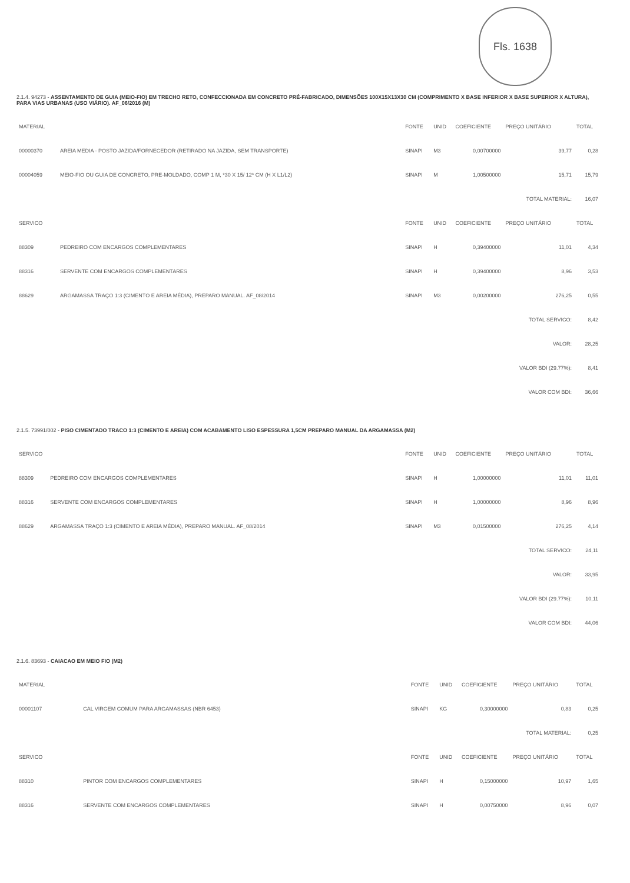Fls. 1638
2.1.4. 94273 - ASSENTAMENTO DE GUIA (MEIO-FIO) EM TRECHO RETO, CONFECCIONADA EM CONCRETO PRÉ-FABRICADO, DIMENSÕES 100X15X13X30 CM (COMPRIMENTO X BASE INFERIOR X BASE SUPERIOR X ALTURA), PARA VIAS URBANAS (USO VIÁRIO). AF_06/2016 (M)
| MATERIAL | | FONTE | UNID | COEFICIENTE | PREÇO UNITÁRIO | TOTAL |
| --- | --- | --- | --- | --- | --- | --- |
| 00000370 | AREIA MEDIA - POSTO JAZIDA/FORNECEDOR (RETIRADO NA JAZIDA, SEM TRANSPORTE) | SINAPI | M3 | 0,00700000 | 39,77 | 0,28 |
| 00004059 | MEIO-FIO OU GUIA DE CONCRETO, PRE-MOLDADO, COMP 1 M, *30 X 15/ 12* CM (H X L1/L2) | SINAPI | M | 1,00500000 | 15,71 | 15,79 |
| | | | | | TOTAL MATERIAL: | 16,07 |
| SERVICO | | FONTE | UNID | COEFICIENTE | PREÇO UNITÁRIO | TOTAL |
| 88309 | PEDREIRO COM ENCARGOS COMPLEMENTARES | SINAPI | H | 0,39400000 | 11,01 | 4,34 |
| 88316 | SERVENTE COM ENCARGOS COMPLEMENTARES | SINAPI | H | 0,39400000 | 8,96 | 3,53 |
| 88629 | ARGAMASSA TRAÇO 1:3 (CIMENTO E AREIA MÉDIA), PREPARO MANUAL. AF_08/2014 | SINAPI | M3 | 0,00200000 | 276,25 | 0,55 |
| | | | | | TOTAL SERVICO: | 8,42 |
| | | | | | VALOR: | 28,25 |
| | | | | | VALOR BDI (29.77%): | 8,41 |
| | | | | | VALOR COM BDI: | 36,66 |
2.1.5. 73991/002 - PISO CIMENTADO TRACO 1:3 (CIMENTO E AREIA) COM ACABAMENTO LISO ESPESSURA 1,5CM PREPARO MANUAL DA ARGAMASSA (M2)
| SERVICO | | FONTE | UNID | COEFICIENTE | PREÇO UNITÁRIO | TOTAL |
| --- | --- | --- | --- | --- | --- | --- |
| 88309 | PEDREIRO COM ENCARGOS COMPLEMENTARES | SINAPI | H | 1,00000000 | 11,01 | 11,01 |
| 88316 | SERVENTE COM ENCARGOS COMPLEMENTARES | SINAPI | H | 1,00000000 | 8,96 | 8,96 |
| 88629 | ARGAMASSA TRAÇO 1:3 (CIMENTO E AREIA MÉDIA), PREPARO MANUAL. AF_08/2014 | SINAPI | M3 | 0,01500000 | 276,25 | 4,14 |
| | | | | | TOTAL SERVICO: | 24,11 |
| | | | | | VALOR: | 33,95 |
| | | | | | VALOR BDI (29.77%): | 10,11 |
| | | | | | VALOR COM BDI: | 44,06 |
2.1.6. 83693 - CAIACAO EM MEIO FIO (M2)
| MATERIAL | | FONTE | UNID | COEFICIENTE | PREÇO UNITÁRIO | TOTAL |
| --- | --- | --- | --- | --- | --- | --- |
| 00001107 | CAL VIRGEM COMUM PARA ARGAMASSAS (NBR 6453) | SINAPI | KG | 0,30000000 | 0,83 | 0,25 |
| | | | | | TOTAL MATERIAL: | 0,25 |
| SERVICO | | FONTE | UNID | COEFICIENTE | PREÇO UNITÁRIO | TOTAL |
| 88310 | PINTOR COM ENCARGOS COMPLEMENTARES | SINAPI | H | 0,15000000 | 10,97 | 1,65 |
| 88316 | SERVENTE COM ENCARGOS COMPLEMENTARES | SINAPI | H | 0,00750000 | 8,96 | 0,07 |